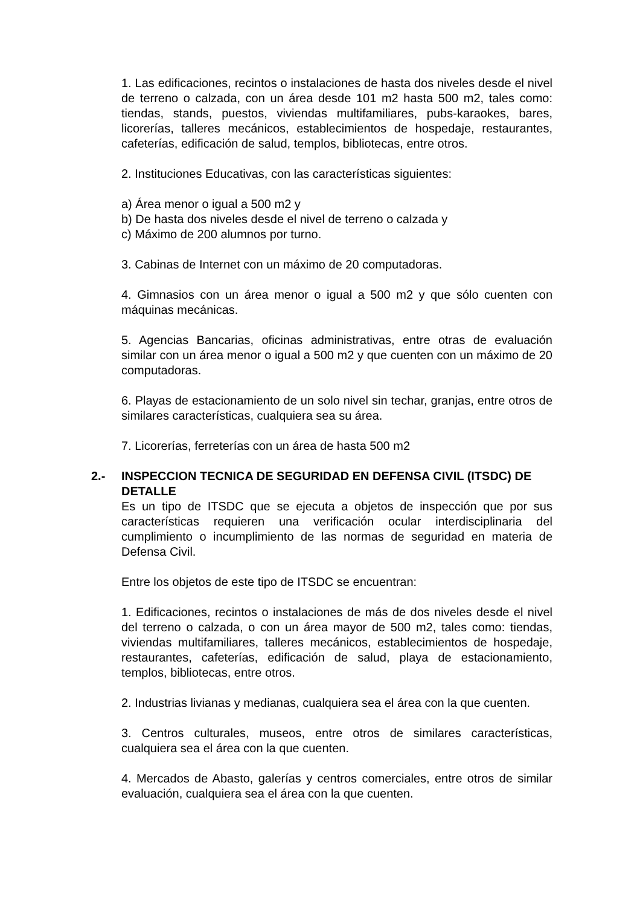1. Las edificaciones, recintos o instalaciones de hasta dos niveles desde el nivel de terreno o calzada, con un área desde 101 m2 hasta 500 m2, tales como: tiendas, stands, puestos, viviendas multifamiliares, pubs-karaokes, bares, licorerías, talleres mecánicos, establecimientos de hospedaje, restaurantes, cafeterías, edificación de salud, templos, bibliotecas, entre otros.
2. Instituciones Educativas, con las características siguientes:
a) Área menor o igual a 500 m2 y
b) De hasta dos niveles desde el nivel de terreno o calzada y
c) Máximo de 200 alumnos por turno.
3. Cabinas de Internet con un máximo de 20 computadoras.
4. Gimnasios con un área menor o igual a 500 m2 y que sólo cuenten con máquinas mecánicas.
5. Agencias Bancarias, oficinas administrativas, entre otras de evaluación similar con un área menor o igual a 500 m2 y que cuenten con un máximo de 20 computadoras.
6. Playas de estacionamiento de un solo nivel sin techar, granjas, entre otros de similares características, cualquiera sea su área.
7. Licorerías, ferreterías con un área de hasta 500 m2
2.- INSPECCION TECNICA DE SEGURIDAD EN DEFENSA CIVIL (ITSDC) DE DETALLE
Es un tipo de ITSDC que se ejecuta a objetos de inspección que por sus características requieren una verificación ocular interdisciplinaria del cumplimiento o incumplimiento de las normas de seguridad en materia de Defensa Civil.
Entre los objetos de este tipo de ITSDC se encuentran:
1. Edificaciones, recintos o instalaciones de más de dos niveles desde el nivel del terreno o calzada, o con un área mayor de 500 m2, tales como: tiendas, viviendas multifamiliares, talleres mecánicos, establecimientos de hospedaje, restaurantes, cafeterías, edificación de salud, playa de estacionamiento, templos, bibliotecas, entre otros.
2. Industrias livianas y medianas, cualquiera sea el área con la que cuenten.
3. Centros culturales, museos, entre otros de similares características, cualquiera sea el área con la que cuenten.
4. Mercados de Abasto, galerías y centros comerciales, entre otros de similar evaluación, cualquiera sea el área con la que cuenten.